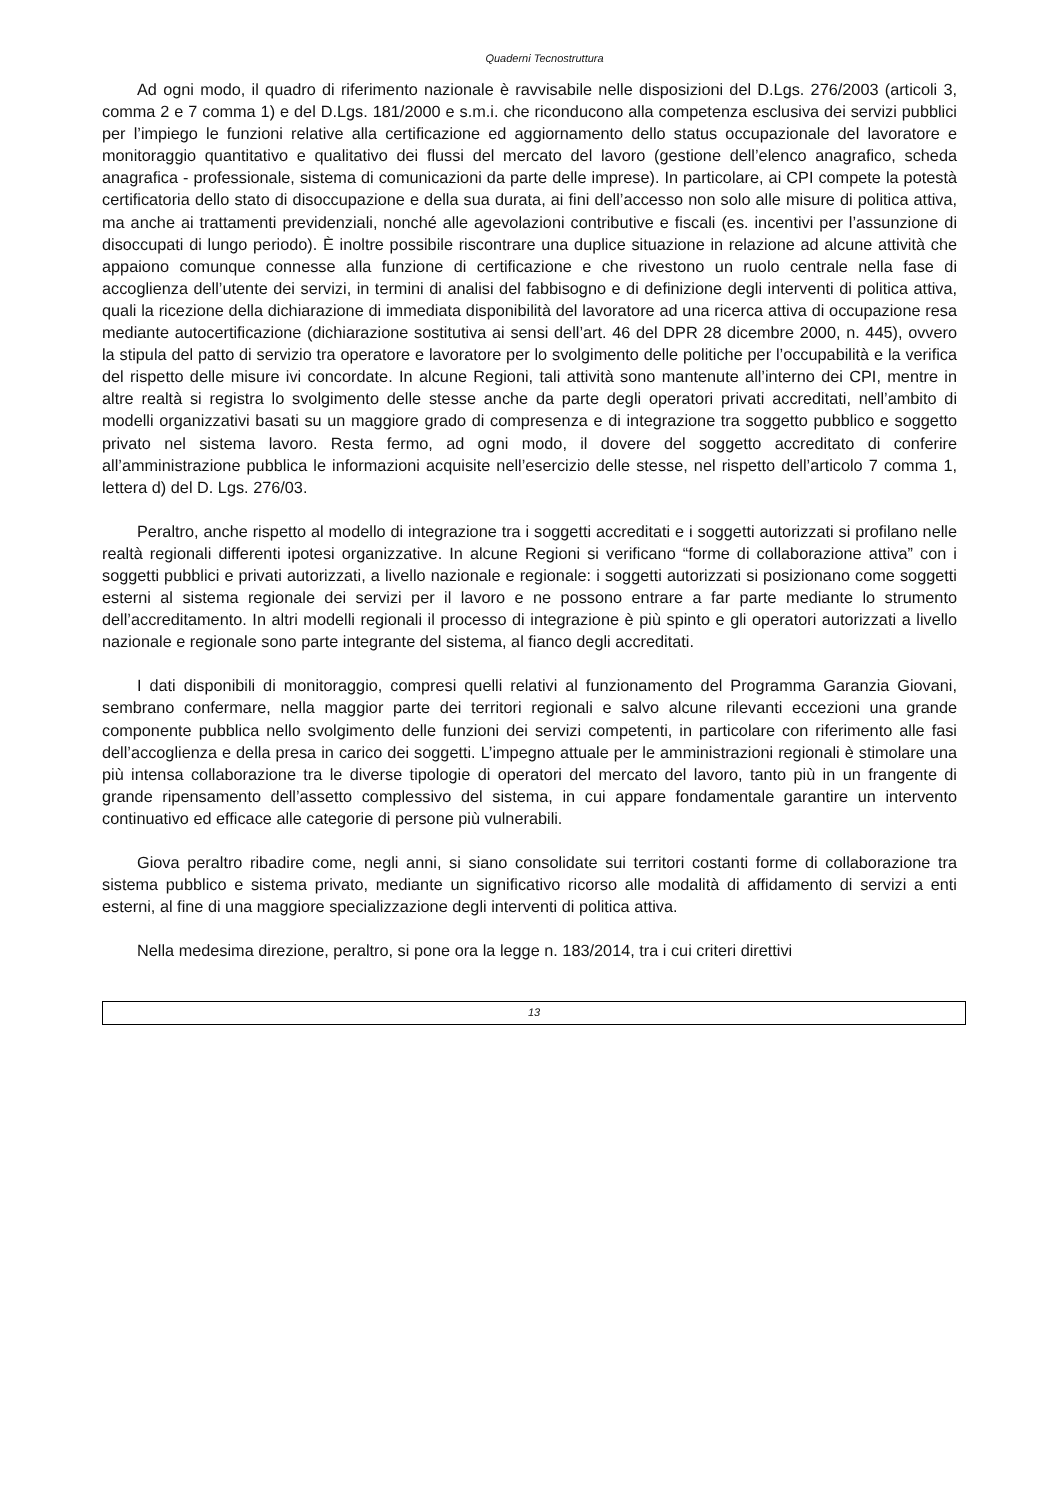Quaderni Tecnostruttura
Ad ogni modo, il quadro di riferimento nazionale è ravvisabile nelle disposizioni del D.Lgs. 276/2003 (articoli 3, comma 2 e 7 comma 1) e del D.Lgs. 181/2000 e s.m.i. che riconducono alla competenza esclusiva dei servizi pubblici per l’impiego le funzioni relative alla certificazione ed aggiornamento dello status occupazionale del lavoratore e monitoraggio quantitativo e qualitativo dei flussi del mercato del lavoro (gestione dell’elenco anagrafico, scheda anagrafica - professionale, sistema di comunicazioni da parte delle imprese). In particolare, ai CPI compete la potestà certificatoria dello stato di disoccupazione e della sua durata, ai fini dell’accesso non solo alle misure di politica attiva, ma anche ai trattamenti previdenziali, nonché alle agevolazioni contributive e fiscali (es. incentivi per l’assunzione di disoccupati di lungo periodo). È inoltre possibile riscontrare una duplice situazione in relazione ad alcune attività che appaiono comunque connesse alla funzione di certificazione e che rivestono un ruolo centrale nella fase di accoglienza dell’utente dei servizi, in termini di analisi del fabbisogno e di definizione degli interventi di politica attiva, quali la ricezione della dichiarazione di immediata disponibilità del lavoratore ad una ricerca attiva di occupazione resa mediante autocertificazione (dichiarazione sostitutiva ai sensi dell’art. 46 del DPR 28 dicembre 2000, n. 445), ovvero la stipula del patto di servizio tra operatore e lavoratore per lo svolgimento delle politiche per l’occupabilità e la verifica del rispetto delle misure ivi concordate. In alcune Regioni, tali attività sono mantenute all’interno dei CPI, mentre in altre realtà si registra lo svolgimento delle stesse anche da parte degli operatori privati accreditati, nell’ambito di modelli organizzativi basati su un maggiore grado di compresenza e di integrazione tra soggetto pubblico e soggetto privato nel sistema lavoro. Resta fermo, ad ogni modo, il dovere del soggetto accreditato di conferire all’amministrazione pubblica le informazioni acquisite nell’esercizio delle stesse, nel rispetto dell’articolo 7 comma 1, lettera d) del D. Lgs. 276/03.
Peraltro, anche rispetto al modello di integrazione tra i soggetti accreditati e i soggetti autorizzati si profilano nelle realtà regionali differenti ipotesi organizzative. In alcune Regioni si verificano “forme di collaborazione attiva” con i soggetti pubblici e privati autorizzati, a livello nazionale e regionale: i soggetti autorizzati si posizionano come soggetti esterni al sistema regionale dei servizi per il lavoro e ne possono entrare a far parte mediante lo strumento dell’accreditamento. In altri modelli regionali il processo di integrazione è più spinto e gli operatori autorizzati a livello nazionale e regionale sono parte integrante del sistema, al fianco degli accreditati.
I dati disponibili di monitoraggio, compresi quelli relativi al funzionamento del Programma Garanzia Giovani, sembrano confermare, nella maggior parte dei territori regionali e salvo alcune rilevanti eccezioni una grande componente pubblica nello svolgimento delle funzioni dei servizi competenti, in particolare con riferimento alle fasi dell’accoglienza e della presa in carico dei soggetti. L’impegno attuale per le amministrazioni regionali è stimolare una più intensa collaborazione tra le diverse tipologie di operatori del mercato del lavoro, tanto più in un frangente di grande ripensamento dell’assetto complessivo del sistema, in cui appare fondamentale garantire un intervento continuativo ed efficace alle categorie di persone più vulnerabili.
Giova peraltro ribadire come, negli anni, si siano consolidate sui territori costanti forme di collaborazione tra sistema pubblico e sistema privato, mediante un significativo ricorso alle modalità di affidamento di servizi a enti esterni, al fine di una maggiore specializzazione degli interventi di politica attiva.
Nella medesima direzione, peraltro, si pone ora la legge n. 183/2014, tra i cui criteri direttivi
13